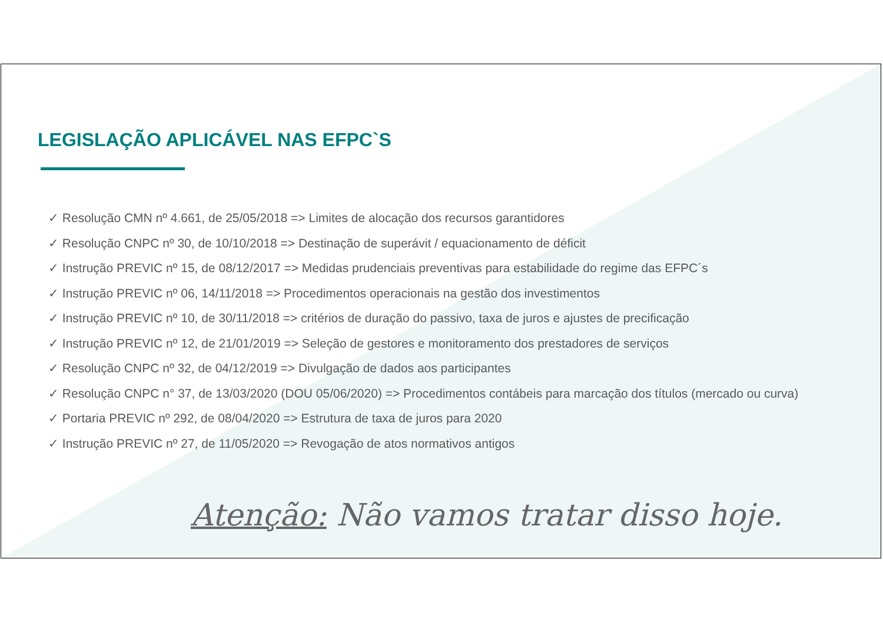LEGISLAÇÃO APLICÁVEL NAS EFPC`S
✓ Resolução CMN nº 4.661, de 25/05/2018 => Limites de alocação dos recursos garantidores
✓ Resolução CNPC nº 30, de 10/10/2018 => Destinação de superávit / equacionamento de déficit
✓ Instrução PREVIC nº 15, de 08/12/2017 => Medidas prudenciais preventivas para estabilidade do regime das EFPC´s
✓ Instrução PREVIC nº 06, 14/11/2018 => Procedimentos operacionais na gestão dos investimentos
✓ Instrução PREVIC nº 10, de 30/11/2018 => critérios de duração do passivo, taxa de juros e ajustes de precificação
✓ Instrução PREVIC nº 12, de 21/01/2019 => Seleção de gestores e monitoramento dos prestadores de serviços
✓ Resolução CNPC nº 32, de 04/12/2019 => Divulgação de dados aos participantes
✓ Resolução CNPC n° 37, de 13/03/2020 (DOU 05/06/2020) => Procedimentos contábeis para marcação dos títulos (mercado ou curva)
✓ Portaria PREVIC nº 292, de 08/04/2020 => Estrutura de taxa de juros para 2020
✓ Instrução PREVIC nº 27, de 11/05/2020 => Revogação de atos normativos antigos
Atenção: Não vamos tratar disso hoje.